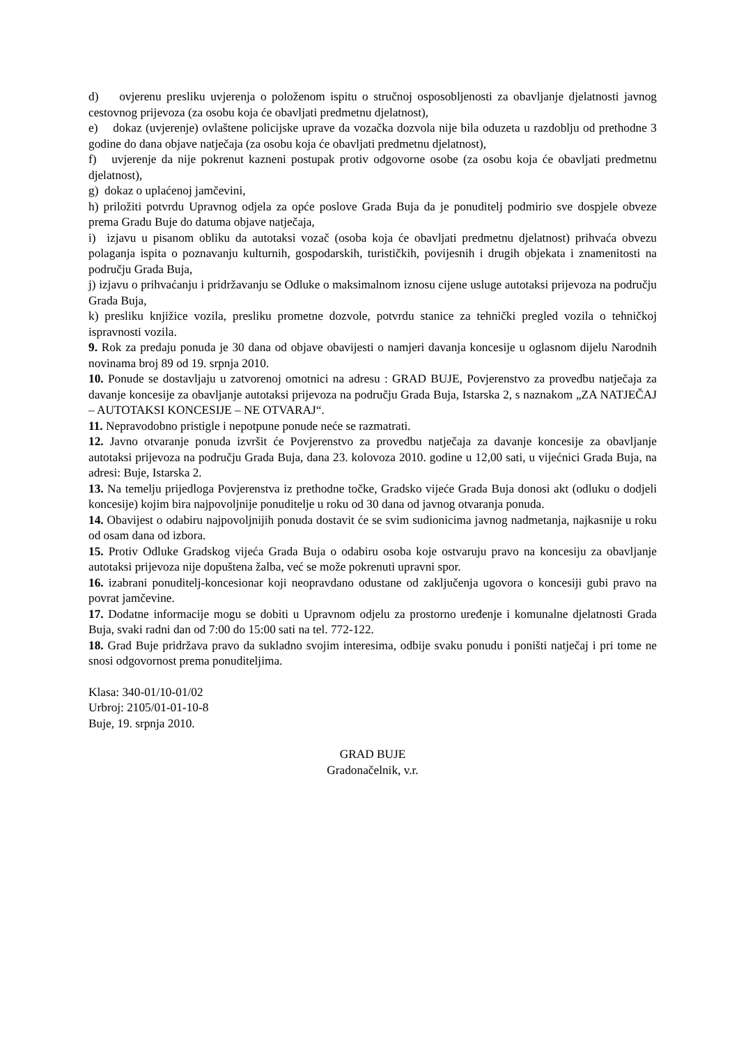d) ovjerenu presliku uvjerenja o položenom ispitu o stručnoj osposobljenosti za obavljanje djelatnosti javnog cestovnog prijevoza (za osobu koja će obavljati predmetnu djelatnost),
e) dokaz (uvjerenje) ovlaštene policijske uprave da vozačka dozvola nije bila oduzeta u razdoblju od prethodne 3 godine do dana objave natječaja (za osobu koja će obavljati predmetnu djelatnost),
f) uvjerenje da nije pokrenut kazneni postupak protiv odgovorne osobe (za osobu koja će obavljati predmetnu djelatnost),
g) dokaz o uplaćenoj jamčevini,
h) priložiti potvrdu Upravnog odjela za opće poslove Grada Buja da je ponuditelj podmirio sve dospjele obveze prema Gradu Buje do datuma objave natječaja,
i) izjavu u pisanom obliku da autotaksi vozač (osoba koja će obavljati predmetnu djelatnost) prihvaća obvezu polaganja ispita o poznavanju kulturnih, gospodarskih, turističkih, povijesnih i drugih objekata i znamenitosti na području Grada Buja,
j) izjavu o prihvaćanju i pridržavanju se Odluke o maksimalnom iznosu cijene usluge autotaksi prijevoza na području Grada Buja,
k) presliku knjižice vozila, presliku prometne dozvole, potvrdu stanice za tehnički pregled vozila o tehničkoj ispravnosti vozila.
9. Rok za predaju ponuda je 30 dana od objave obavijesti o namjeri davanja koncesije u oglasnom dijelu Narodnih novinama broj 89 od 19. srpnja 2010.
10. Ponude se dostavljaju u zatvorenoj omotnici na adresu : GRAD BUJE, Povjerenstvo za provedbu natječaja za davanje koncesije za obavljanje autotaksi prijevoza na području Grada Buja, Istarska 2, s naznakom „ZA NATJEČAJ – AUTOTAKSI KONCESIJE – NE OTVARAJ“.
11. Nepravodobno pristigle i nepotpune ponude neće se razmatrati.
12. Javno otvaranje ponuda izvršit će Povjerenstvo za provedbu natječaja za davanje koncesije za obavljanje autotaksi prijevoza na području Grada Buja, dana 23. kolovoza 2010. godine u 12,00 sati, u vijećnici Grada Buja, na adresi: Buje, Istarska 2.
13. Na temelju prijedloga Povjerenstva iz prethodne točke, Gradsko vijeće Grada Buja donosi akt (odluku o dodjeli koncesije) kojim bira najpovoljnije ponuditelje u roku od 30 dana od javnog otvaranja ponuda.
14. Obavijest o odabiru najpovoljnijih ponuda dostavit će se svim sudionicima javnog nadmetanja, najkasnije u roku od osam dana od izbora.
15. Protiv Odluke Gradskog vijeća Grada Buja o odabiru osoba koje ostvaruju pravo na koncesiju za obavljanje autotaksi prijevoza nije dopuštena žalba, već se može pokrenuti upravni spor.
16. izabrani ponuditelj-koncesionar koji neopravdano odustane od zaključenja ugovora o koncesiji gubi pravo na povrat jamčevine.
17. Dodatne informacije mogu se dobiti u Upravnom odjelu za prostorno uređenje i komunalne djelatnosti Grada Buja, svaki radni dan od 7:00 do 15:00 sati na tel. 772-122.
18. Grad Buje pridržava pravo da sukladno svojim interesima, odbije svaku ponudu i poništi natječaj i pri tome ne snosi odgovornost prema ponuditeljima.
Klasa: 340-01/10-01/02
Urbroj: 2105/01-01-10-8
Buje, 19. srpnja 2010.
GRAD BUJE
Gradonačelnik, v.r.